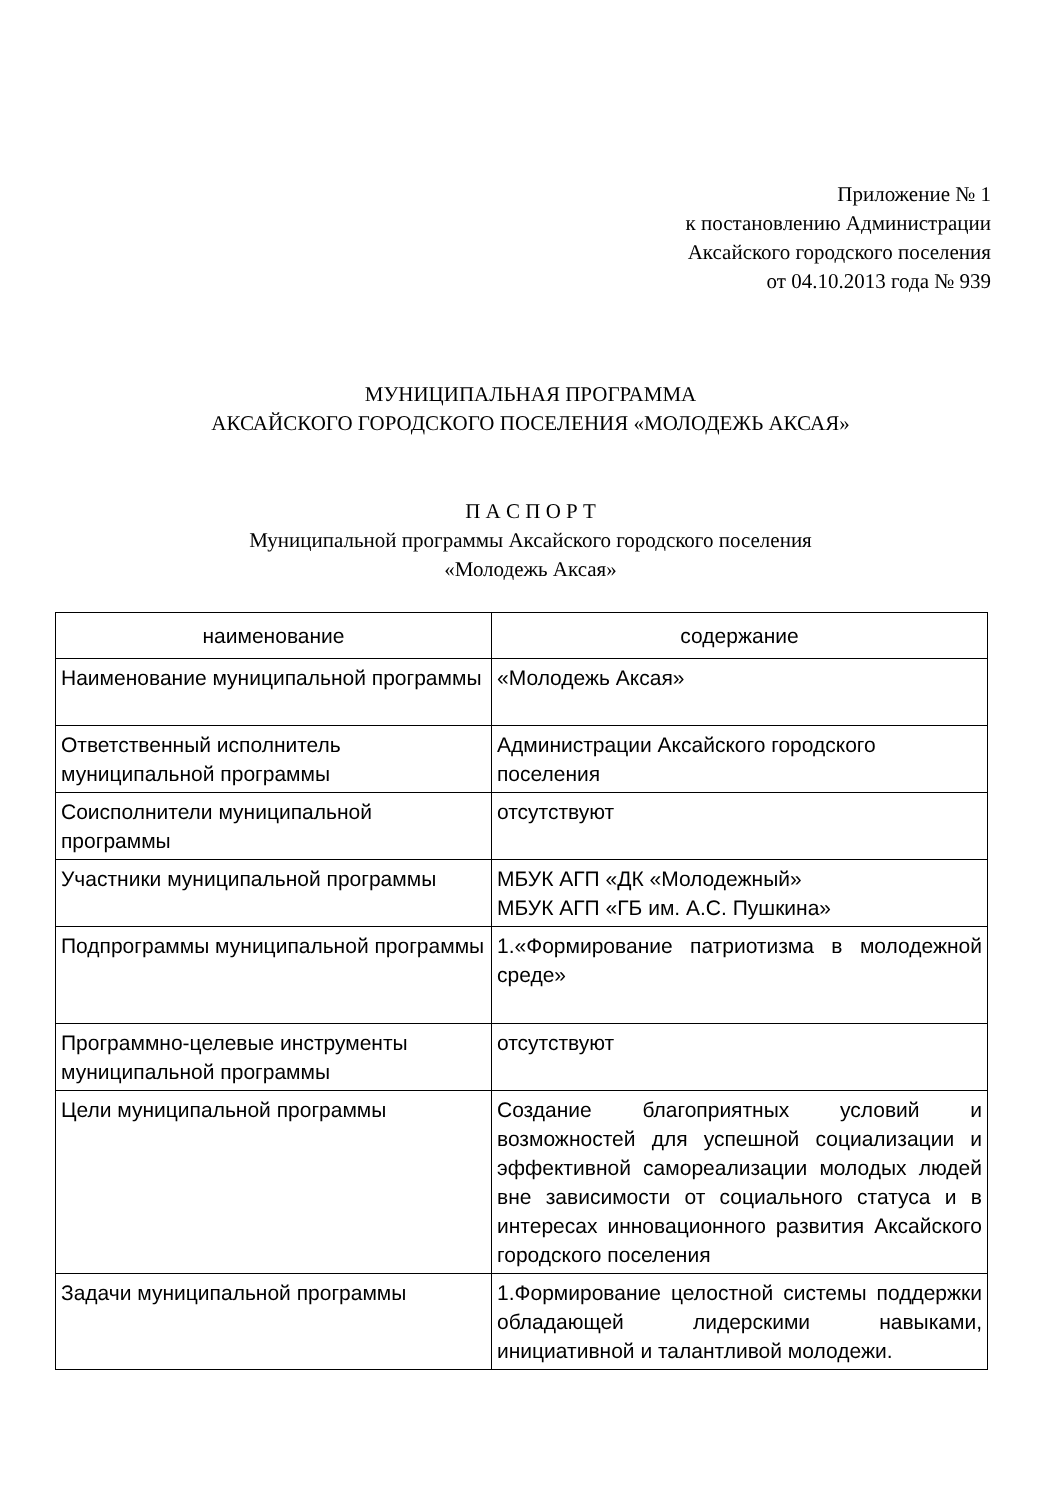Приложение № 1
к постановлению Администрации
Аксайского городского поселения
от 04.10.2013 года № 939
МУНИЦИПАЛЬНАЯ ПРОГРАММА
АКСАЙСКОГО ГОРОДСКОГО ПОСЕЛЕНИЯ «МОЛОДЕЖЬ АКСАЯ»
П А С П О Р Т
Муниципальной программы Аксайского городского поселения
«Молодежь Аксая»
| наименование | содержание |
| --- | --- |
| Наименование муниципальной программы | «Молодежь Аксая» |
| Ответственный исполнитель муниципальной программы | Администрации Аксайского городского поселения |
| Соисполнители муниципальной программы | отсутствуют |
| Участники муниципальной программы | МБУК АГП «ДК «Молодежный» МБУК АГП «ГБ им. А.С. Пушкина» |
| Подпрограммы муниципальной программы | 1.«Формирование патриотизма в молодежной среде» |
| Программно-целевые инструменты муниципальной программы | отсутствуют |
| Цели муниципальной программы | Создание благоприятных условий и возможностей для успешной социализации и эффективной самореализации молодых людей вне зависимости от социального статуса и в интересах инновационного развития Аксайского городского поселения |
| Задачи муниципальной программы | 1.Формирование целостной системы поддержки обладающей лидерскими навыками, инициативной и талантливой молодежи. |